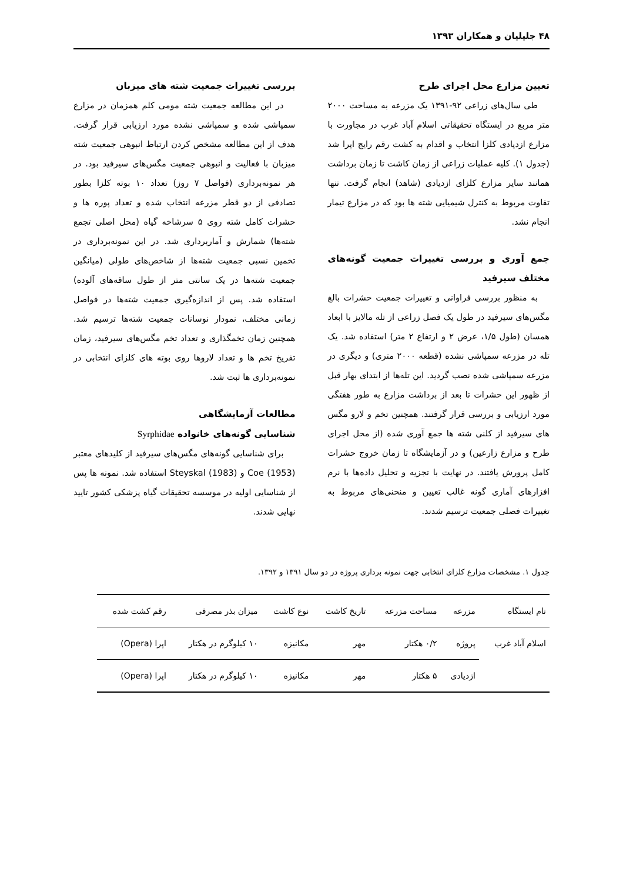۴۸ جلیلیان و همکاران ۱۳۹۳
تعیین مزارع محل اجرای طرح
طی سال‌های زراعی ۹۲-۱۳۹۱ یک مزرعه به مساحت ۲۰۰۰ متر مربع در ایستگاه تحقیقاتی اسلام آباد غرب در مجاورت با مزارع ازدیادی کلزا انتخاب و اقدام به کشت رقم رایج اپرا شد (جدول ۱). کلیه عملیات زراعی از زمان کاشت تا زمان برداشت همانند سایر مزارع کلزای ازدیادی (شاهد) انجام گرفت. تنها تفاوت مربوط به کنترل شیمیایی شته ها بود که در مزارع تیمار انجام نشد.
جمع آوری و بررسی تغییرات جمعیت گونه‌های مختلف سیرفید
به منظور بررسی فراوانی و تغییرات جمعیت حشرات بالغ مگس‌های سیرفید در طول یک فصل زراعی از تله مالایز با ابعاد همسان (طول ۱/۵، عرض ۲ و ارتفاع ۲ متر) استفاده شد. یک تله در مزرعه سمپاشی نشده (قطعه ۲۰۰۰ متری) و دیگری در مزرعه سمپاشی شده نصب گردید. این تله‌ها از ابتدای بهار قبل از ظهور این حشرات تا بعد از برداشت مزارع به طور هفتگی مورد ارزیابی و بررسی قرار گرفتند. همچنین تخم و لارو مگس های سیرفید از کلنی شته ها جمع آوری شده (از محل اجرای طرح و مزارع زارعین) و در آزمایشگاه تا زمان خروج حشرات کامل پرورش یافتند. در نهایت با تجزیه و تحلیل داده‌ها با نرم افزارهای آماری گونه غالب تعیین و منحنی‌های مربوط به تغییرات فصلی جمعیت ترسیم شدند.
بررسی تغییرات جمعیت شته های میزبان
در این مطالعه جمعیت شته مومی کلم همزمان در مزارع سمپاشی شده و سمپاشی نشده مورد ارزیابی قرار گرفت. هدف از این مطالعه مشخص کردن ارتباط انبوهی جمعیت شته میزبان با فعالیت و انبوهی جمعیت مگس‌های سیرفید بود. در هر نمونه‌برداری (فواصل ۷ روز) تعداد ۱۰ بوته کلزا بطور تصادفی از دو قطر مزرعه انتخاب شده و تعداد پوره ها و حشرات کامل شته روی ۵ سرشاخه گیاه (محل اصلی تجمع شته‌ها) شمارش و آماربرداری شد. در این نمونه‌برداری در تخمین نسبی جمعیت شته‌ها از شاخص‌های طولی (میانگین جمعیت شته‌ها در یک سانتی متر از طول ساقه‌های آلوده) استفاده شد. پس از اندازه‌گیری جمعیت شته‌ها در فواصل زمانی مختلف، نمودار نوسانات جمعیت شته‌ها ترسیم شد. همچنین زمان تخمگذاری و تعداد تخم مگس‌های سیرفید، زمان تفریخ تخم ها و تعداد لاروها روی بوته های کلزای انتخابی در نمونه‌برداری ها ثبت شد.
مطالعات آزمایشگاهی
شناسایی گونه‌های خانواده Syrphidae
برای شناسایی گونه‌های مگس‌های سیرفید از کلیدهای معتبر Coe (1953) و Steyskal (1983) استفاده شد. نمونه ها پس از شناسایی اولیه در موسسه تحقیقات گیاه پزشکی کشور تایید نهایی شدند.
جدول ۱. مشخصات مزارع کلزای انتخابی جهت نمونه برداری پروژه در دو سال ۱۳۹۱ و ۱۳۹۲.
| نام ایستگاه | مزرعه | مساحت مزرعه | تاریخ کاشت | نوع کاشت | میزان بذر مصرفی | رقم کشت شده |
| --- | --- | --- | --- | --- | --- | --- |
| اسلام آباد غرب | پروژه | ۰/۲ هکتار | مهر | مکانیزه | ۱۰ کیلوگرم در هکتار | اپرا (Opera) |
| | ازدیادی | ۵ هکتار | مهر | مکانیزه | ۱۰ کیلوگرم در هکتار | اپرا (Opera) |